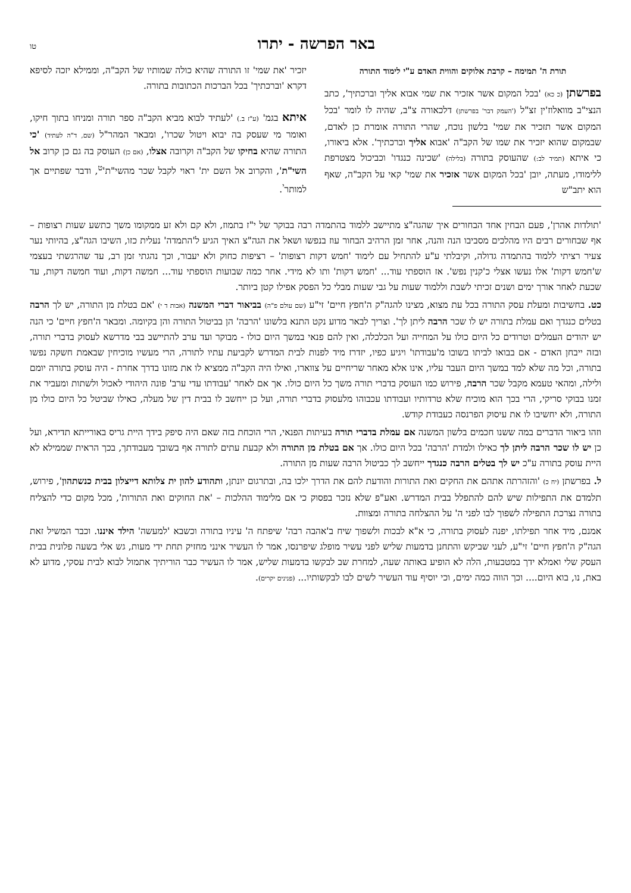באר הפרשה - יתרו טו
תורת ה' תמימה – קרבת אלוקים והווית האדם ע"י לימוד התורה
בפרשתן (כ כא) 'בכל המקום אשר אזכיר את שמי אבוא אליך וברכתיך', כתב הנצי"ב מוואלוז'ין זצ"ל ('העמק דבר' בפרשתן) דלכאורה צ"ב, שהיה לו לומר 'בכל המקום אשר תזכיר את שמי' בלשון נוכח, שהרי התורה אומרת כן לאדם, שבמקום שהוא יזכיר את שמו של הקב"ה 'אבוא אליך וברכתיך'. אלא ביאורו, כי איתא (תמיד לב:) שהעוסק בתורה (בלילה) 'שכינה כנגדו' וכביכול מצטרפת ללימודו, מעתה, יובן 'בכל המקום אשר אזכיר את שמי' קאי על הקב"ה, שאף הוא יתב"ש
יזכיר 'את שמי' זו התורה שהיא כולה שמותיו של הקב"ה, וממילא יזכה לסיפא דקרא 'וברכתיך' בכל הברכות הכתובות בתורה.
איתא בגמ' (ע"ז ב.) 'לעתיד לבוא מביא הקב"ה ספר תורה ומניחו בתוך חיקו, ואומר מי שעסק בה יבוא ויטול שכרו', ומבאר המהר"ל (שם, ד"ה לעתיד) 'כי התורה שהיא בחיקו של הקב"ה וקרובה אצלו, (אם כן) העוסק בה גם כן קרוב אל השי"ת', והקרוב אל השם ית' ראוי לקבל שכר מהשי"ת'<sup>ט</sup>, ודבר שפתיים אך למותר<sup>י</sup>.
'תולדות אהרן', פעם הבחין אחד הבחורים איך שהגה"צ מתיישב ללמוד בהתמדה רבה בבוקר של י"ז בתמוז, ולא קם ולא זע ממקומו משך כתשע שעות רצופות – אף שבחורים רבים היו מהלכים מסביבו הנה והנה, אחר זמן הרהיב הבחור עוז בנפשו ושאל את הגה"צ האיך הגיע ל'התמדה' נעלית כזו, השיבו הגה"צ, בהיותי נער צעיר רציתי ללמוד בהתמדה גדולה, וקיבלתי ע"ע להתחיל עם לימוד 'חמש דקות רצופות' – רציפות כחוק ולא יעבור, וכך נהגתי זמן רב, עד שהרגשתי בעצמי ש'חמש דקות' אלו נעשו אצלי כ'קנין נפש'. אז הוספתי עוד... 'חמש דקות' ותו לא מידי. אחר כמה שבועות הוספתי עוד... חמשה דקות, ועוד חמשה דקות, עד שכעת לאחר אורך ימים ושנים זכיתי לשבת וללמוד שעות על גבי שעות מבלי כל הפסק אפילו קטן ביותר.
כט. בחשיבות ומעלת עסק התורה בכל עת מצוא, מצינו להגה"ק ה'חפץ חיים' זי"ע (שם עולם פ"ה) בביאור דברי המשנה (אבות ד י) 'אם בטלת מן התורה, יש לך הרבה בטלים כנגדך ואם עמלת בתורה יש לו שכר הרבה ליתן לך'. וצריך לבאר מדוע נקט התנא בלשונו 'הרבה' הן בביטול התורה והן בקיומה. ומבאר ה'חפץ חיים' כי הנה יש יהודים העמלים וטרודים כל היום כולו על המחייה ועל הכלכלה, ואין להם פנאי במשך היום כולו - מבוקר ועד ערב להתיישב בבי מדרשא לעסוק בדברי תורה, ובזה ייבחן האדם - אם בבואו לביתו בשובו מ'עבודתו' ויגיע כפיו, יזדרז מיד לפנות לבית המדרש לקביעת עתיו לתורה, הרי מעשיו מוכיחין שבאמת חשקה נפשו בתורה, וכל מה שלא למד במשך היום העבר עליו, אינו אלא מאחר שריחיים על צווארו, ואילו היה הקב"ה ממציא לו את מזונו בדרך אחרת - היה עוסק בתורה יומם ולילה, ומהאי טעמא מקבל שכר הרבה, פירוש כמו העוסק בדברי תורה משך כל היום כולו. אך אם לאחר 'עבודתו עדי ערב' פונה היהודי לאכול ולשתות ומעביר את זמנו בבוקי סריקי, הרי בכך הוא מוכיח שלא טרדותיו ועבודתו עכבוהו מלעסוק בדברי תורה, ועל כן ייחשב לו בבית דין של מעלה, כאילו שביטל כל היום כולו מן התורה, ולא יחשיבו לו את עיסוק הפרנסה כעבודת קודש.
וזהו ביאור הדברים במה ששנו חכמים בלשון המשנה אם עמלת בדברי תורה בעיתות הפנאי, הרי הוכחת בזה שאם היה סיפק בידך היית גריס באורייתא תדירא, ועל כן יש לו שכר הרבה ליתן לך כאילו ולמדת 'הרבה' בכל היום כולו. אך אם בטלת מן התורה ולא קבעת עתים לתורה אף בשובך מעבודתך, בכך הראית שממילא לא היית עוסק בתורה ע"כ יש לך בטלים הרבה כנגדך ייחשב לך כביטול הרבה שעות מן התורה.
ל. בפרשתן (יח כ) 'והזהרתה אתהם את החקים ואת התורות והודעת להם את הדרך ילכו בה, ובתרגום יונתן, ותהודע להון ית צלותא דייצלון בבית כנשתהון', פירוש, תלמדם את התפילות שיש להם להתפלל בבית המדרש. ואע"פ שלא נזכר בפסוק כי אם מלימוד ההלכות – 'את החוקים ואת התורות', מכל מקום כדי להצליח בתורה נצרכת התפילה לשפוך לבו לפני ה' על ההצלחה בתורה ומצוות.
אמנם, מיד אחר תפילתו, יפנה לעסוק בתורה, כי א"א לבכות ולשפוך שיח ב'אהבה רבה' שיפתח ה' עיניו בתורה וכשבא 'למעשה' הילד איננו. וכבר המשיל זאת הגה"ק ה'חפץ חיים' זי"ע, לעני שביקש והתחנן בדמעות שליש לפני עשיר מופלג שיפרנסו, אמר לו העשיר אינני מחזיק תחת ידי מעות, גש אלי בשעה פלונית בבית העסק שלי ואמלא ידך במטבעות, הלה לא הופיע באותה שעה, למחרת שב לבקשו בדמעות שליש, אמר לו העשיר כבר הוריתיך אתמול לבוא לבית עסקי, מדוע לא באת, נו, בוא היום.... וכך הווה כמה ימים, וכי יוסיף עוד העשיר לשים לבו לבקשותיו... (פנינים יקרים).